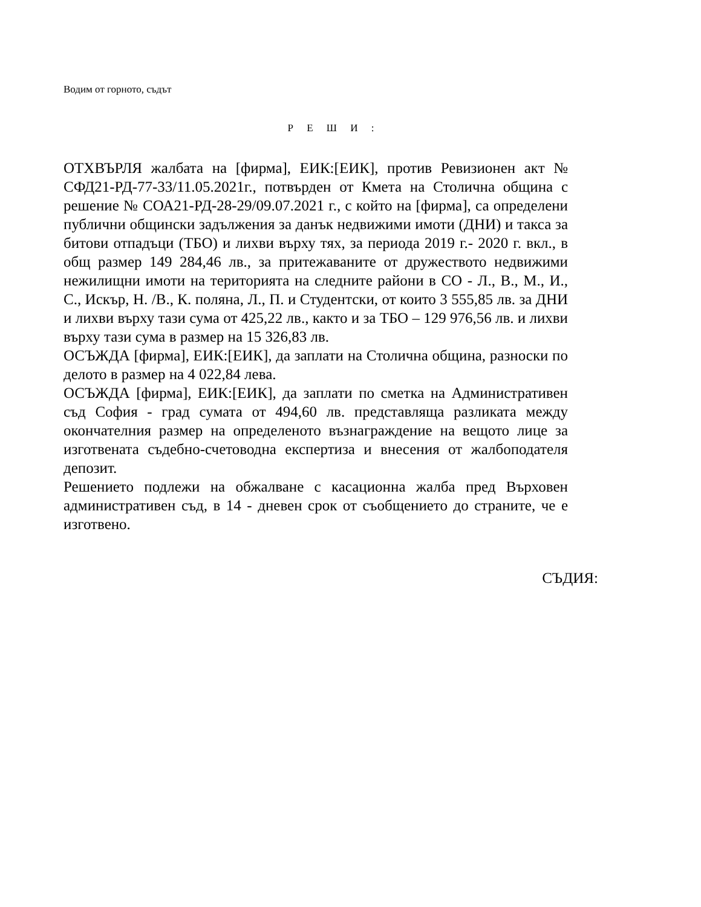Водим от горното, съдът
Р Е Ш И :
ОТХВЪРЛЯ жалбата на [фирма], ЕИК:[ЕИК], против Ревизионен акт № СФД21-РД-77-33/11.05.2021г., потвърден от Кмета на Столична община с решение № СОА21-РД-28-29/09.07.2021 г., с който на [фирма], са определени публични общински задължения за данък недвижими имоти (ДНИ) и такса за битови отпадъци (ТБО) и лихви върху тях, за периода 2019 г.- 2020 г. вкл., в общ размер 149 284,46 лв., за притежаваните от дружеството недвижими нежилищни имоти на територията на следните райони в СО - Л., В., М., И., С., Искър, Н. /В., К. поляна, Л., П. и Студентски, от които 3 555,85 лв. за ДНИ и лихви върху тази сума от 425,22 лв., както и за ТБО – 129 976,56 лв. и лихви върху тази сума в размер на 15 326,83 лв.
ОСЪЖДА [фирма], ЕИК:[ЕИК], да заплати на Столична община, разноски по делото в размер на 4 022,84 лева.
ОСЪЖДА [фирма], ЕИК:[ЕИК], да заплати по сметка на Административен съд София - град сумата от 494,60 лв. представляща разликата между окончателния размер на определеното възнаграждение на вещото лице за изготвената съдебно-счетоводна експертиза и внесения от жалбоподателя депозит.
Решението подлежи на обжалване с касационна жалба пред Върховен административен съд, в 14 - дневен срок от съобщението до страните, че е изготвено.
СЪДИЯ: